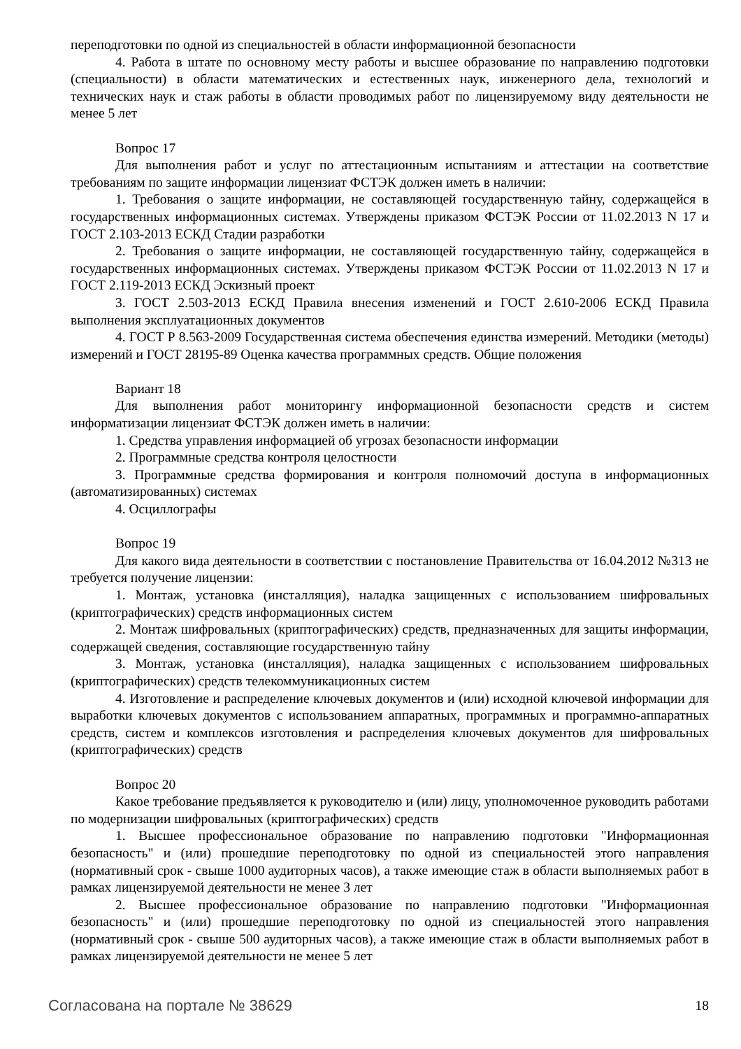переподготовки по одной из специальностей в области информационной безопасности
4. Работа в штате по основному месту работы и высшее образование по направлению подготовки (специальности) в области математических и естественных наук, инженерного дела, технологий и технических наук и стаж работы в области проводимых работ по лицензируемому виду деятельности не менее 5 лет
Вопрос 17
Для выполнения работ и услуг по аттестационным испытаниям и аттестации на соответствие требованиям по защите информации лицензиат ФСТЭК должен иметь в наличии:
1. Требования о защите информации, не составляющей государственную тайну, содержащейся в государственных информационных системах. Утверждены приказом ФСТЭК России от 11.02.2013 N 17 и ГОСТ 2.103-2013 ЕСКД Стадии разработки
2. Требования о защите информации, не составляющей государственную тайну, содержащейся в государственных информационных системах. Утверждены приказом ФСТЭК России от 11.02.2013 N 17 и ГОСТ 2.119-2013 ЕСКД Эскизный проект
3. ГОСТ 2.503-2013 ЕСКД Правила внесения изменений и ГОСТ 2.610-2006 ЕСКД Правила выполнения эксплуатационных документов
4. ГОСТ Р 8.563-2009 Государственная система обеспечения единства измерений. Методики (методы) измерений и ГОСТ 28195-89 Оценка качества программных средств. Общие положения
Вариант 18
Для выполнения работ мониторингу информационной безопасности средств и систем информатизации лицензиат ФСТЭК должен иметь в наличии:
1. Средства управления информацией об угрозах безопасности информации
2. Программные средства контроля целостности
3. Программные средства формирования и контроля полномочий доступа в информационных (автоматизированных) системах
4. Осциллографы
Вопрос 19
Для какого вида деятельности в соответствии с постановление Правительства от 16.04.2012 №313 не требуется получение лицензии:
1. Монтаж, установка (инсталляция), наладка защищенных с использованием шифровальных (криптографических) средств информационных систем
2. Монтаж шифровальных (криптографических) средств, предназначенных для защиты информации, содержащей сведения, составляющие государственную тайну
3. Монтаж, установка (инсталляция), наладка защищенных с использованием шифровальных (криптографических) средств телекоммуникационных систем
4. Изготовление и распределение ключевых документов и (или) исходной ключевой информации для выработки ключевых документов с использованием аппаратных, программных и программно-аппаратных средств, систем и комплексов изготовления и распределения ключевых документов для шифровальных (криптографических) средств
Вопрос 20
Какое требование предъявляется к руководителю и (или) лицу, уполномоченное руководить работами по модернизации шифровальных (криптографических) средств
1. Высшее профессиональное образование по направлению подготовки "Информационная безопасность" и (или) прошедшие переподготовку по одной из специальностей этого направления (нормативный срок - свыше 1000 аудиторных часов), а также имеющие стаж в области выполняемых работ в рамках лицензируемой деятельности не менее 3 лет
2. Высшее профессиональное образование по направлению подготовки "Информационная безопасность" и (или) прошедшие переподготовку по одной из специальностей этого направления (нормативный срок - свыше 500 аудиторных часов), а также имеющие стаж в области выполняемых работ в рамках лицензируемой деятельности не менее 5 лет
Согласована на портале № 38629 18